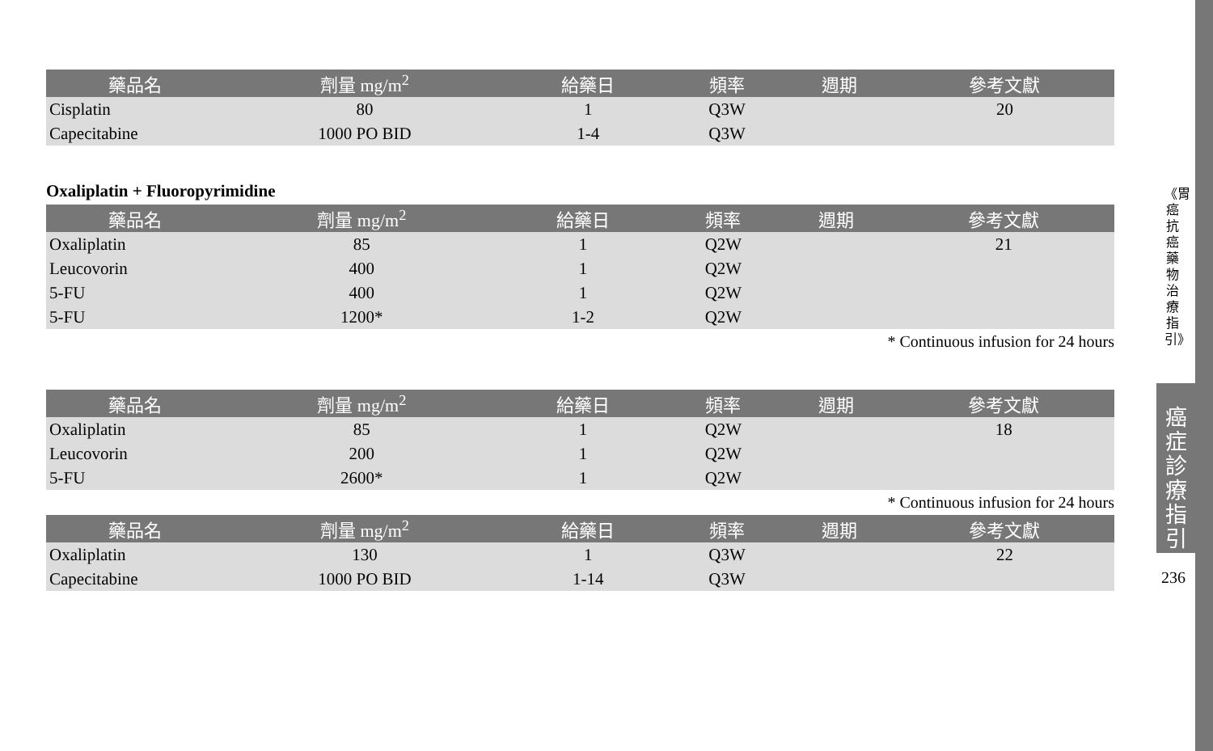| 藥品名 | 劑量 mg/m<sup>2</sup> | 給藥日 | 頻率 | 週期 | 參考文獻 |
| --- | --- | --- | --- | --- | --- |
| Cisplatin | 80 | 1 | Q3W | | 20 |
| Capecitabine | 1000 PO BID | 1-4 | Q3W | | |
Oxaliplatin + Fluoropyrimidine
| 藥品名 | 劑量 mg/m<sup>2</sup> | 給藥日 | 頻率 | 週期 | 參考文獻 |
| --- | --- | --- | --- | --- | --- |
| Oxaliplatin | 85 | 1 | Q2W | | 21 |
| Leucovorin | 400 | 1 | Q2W | | |
| 5-FU | 400 | 1 | Q2W | | |
| 5-FU | 1200* | 1-2 | Q2W | | |
* Continuous infusion for 24 hours
| 藥品名 | 劑量 mg/m<sup>2</sup> | 給藥日 | 頻率 | 週期 | 參考文獻 |
| --- | --- | --- | --- | --- | --- |
| Oxaliplatin | 85 | 1 | Q2W | | 18 |
| Leucovorin | 200 | 1 | Q2W | | |
| 5-FU | 2600* | 1 | Q2W | | |
* Continuous infusion for 24 hours
| 藥品名 | 劑量 mg/m<sup>2</sup> | 給藥日 | 頻率 | 週期 | 參考文獻 |
| --- | --- | --- | --- | --- | --- |
| Oxaliplatin | 130 | 1 | Q3W | | 22 |
| Capecitabine | 1000 PO BID | 1-14 | Q3W | | |
《胃癌抗癌藥物治療指引》
癌症診療指引
236